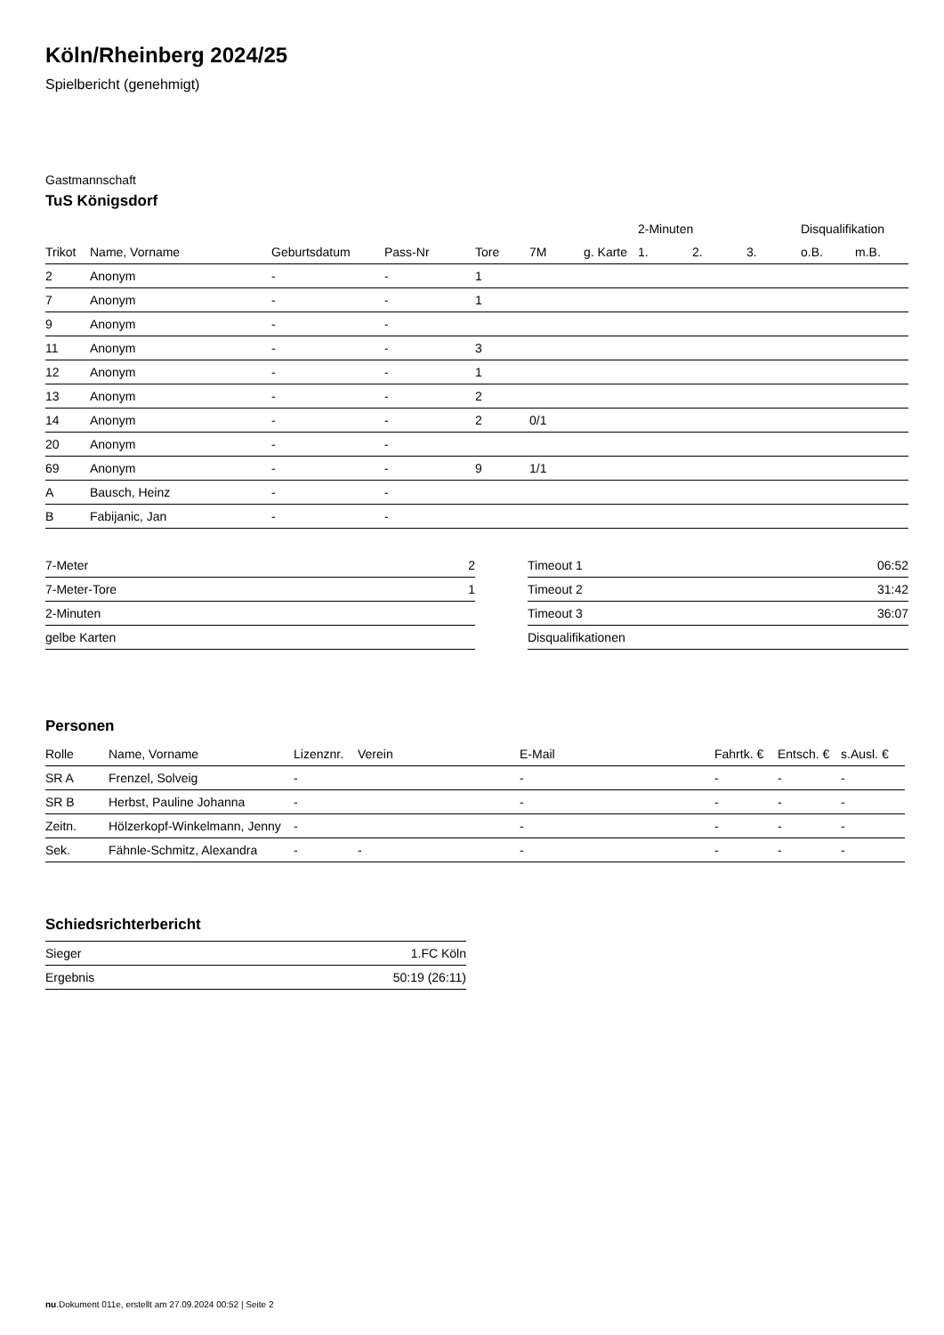Köln/Rheinberg 2024/25
Spielbericht (genehmigt)
Gastmannschaft
TuS Königsdorf
| | | | | | | | | 2-Minuten | | | Disqualifikation | |
| --- | --- | --- | --- | --- | --- | --- | --- | --- | --- | --- | --- | --- |
| Trikot | Name, Vorname | Geburtsdatum | Pass-Nr | Tore | 7M | g. Karte | | 1. | 2. | 3. | o.B. | m.B. |
| 2 | Anonym | - | - | 1 | | | | | | | | |
| 7 | Anonym | - | - | 1 | | | | | | | | |
| 9 | Anonym | - | - | | | | | | | | | |
| 11 | Anonym | - | - | 3 | | | | | | | | |
| 12 | Anonym | - | - | 1 | | | | | | | | |
| 13 | Anonym | - | - | 2 | | | | | | | | |
| 14 | Anonym | - | - | 2 | 0/1 | | | | | | | |
| 20 | Anonym | - | - | | | | | | | | | |
| 69 | Anonym | - | - | 9 | 1/1 | | | | | | | |
| A | Bausch, Heinz | - | - | | | | | | | | | |
| B | Fabijanic, Jan | - | - | | | | | | | | | |
| 7-Meter | 2 |
| 7-Meter-Tore | 1 |
| 2-Minuten | |
| gelbe Karten | |
| Timeout 1 | 06:52 |
| Timeout 2 | 31:42 |
| Timeout 3 | 36:07 |
| Disqualifikationen | |
Personen
| Rolle | Name, Vorname | Lizenznr. | Verein | E-Mail | Fahrtk. € | Entsch. € | s.Ausl. € |
| --- | --- | --- | --- | --- | --- | --- | --- |
| SR A | Frenzel, Solveig | - | | - | - | - | - |
| SR B | Herbst, Pauline Johanna | - | | - | - | - | - |
| Zeitn. | Hölzerkopf-Winkelmann, Jenny | - | | - | - | - | - |
| Sek. | Fähnle-Schmitz, Alexandra | - | - | - | - | - | - |
Schiedsrichterbericht
| Sieger | 1.FC Köln |
| Ergebnis | 50:19 (26:11) |
nu.Dokument 011e, erstellt am 27.09.2024 00:52 | Seite 2